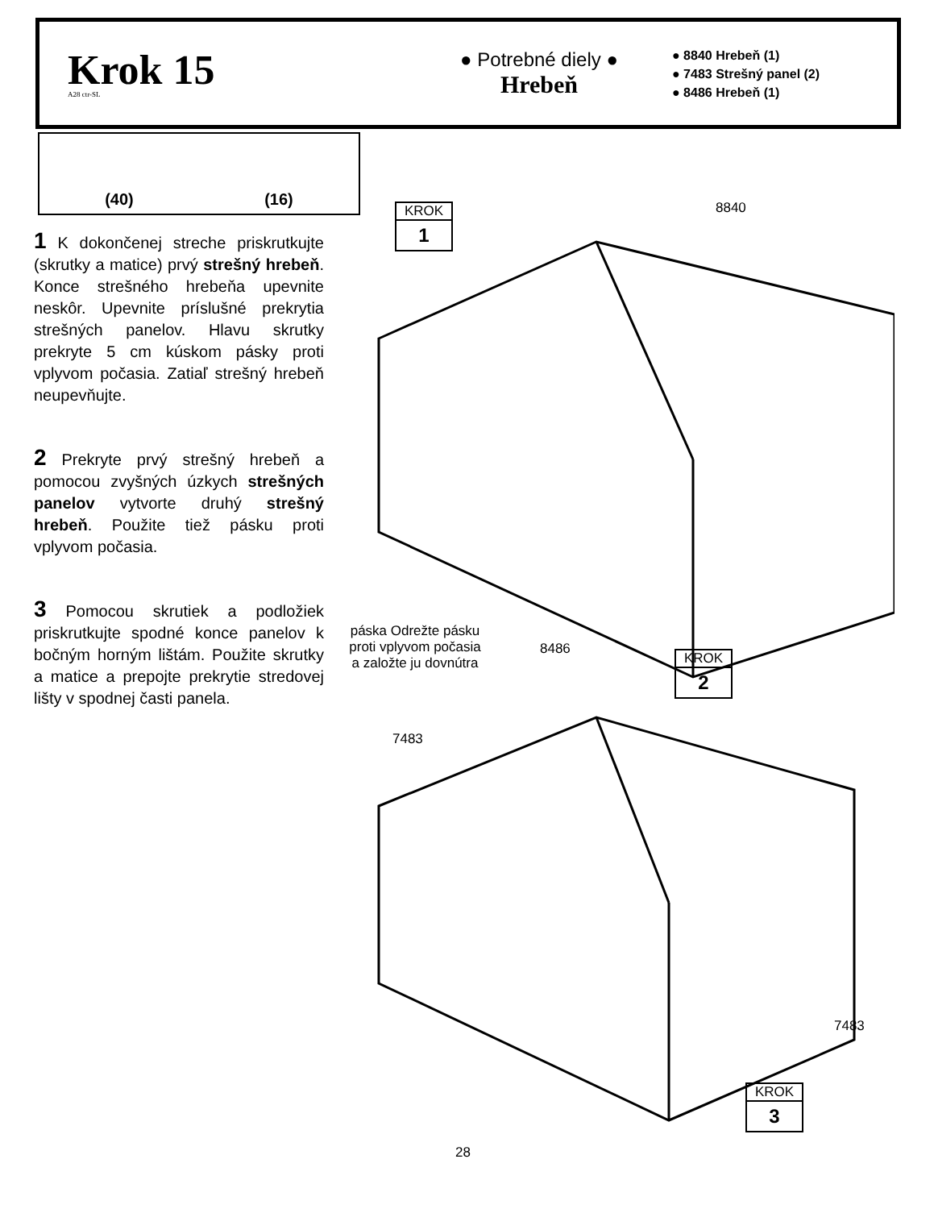Krok 15
A28 ctr-SL
● Potrebné diely ●
Hrebeň
● 8840 Hrebeň (1)
● 7483 Strešný panel (2)
● 8486 Hrebeň (1)
(40) (16)
1 K dokončenej streche priskrutkujte (skrutky a matice) prvý strešný hrebeň. Konce strešného hrebeňa upevnite neskôr. Upevnite príslušné prekrytia strešných panelov. Hlavu skrutky prekryte 5 cm kúskom pásky proti vplyvom počasia. Zatiaľ strešný hrebeň neupevňujte.
2 Prekryte prvý strešný hrebeň a pomocou zvyšných úzkych strešných panelov vytvorte druhý strešný hrebeň. Použite tiež pásku proti vplyvom počasia.
3 Pomocou skrutiek a podložiek priskrutkujte spodné konce panelov k bočným horným lištám. Použite skrutky a matice a prepojte prekrytie stredovej lišty v spodnej časti panela.
KROK
1
8840
páska Odrežte pásku proti vplyvom počasia a založte ju dovnútra
8486
KROK
2
7483
7483
KROK
3
28